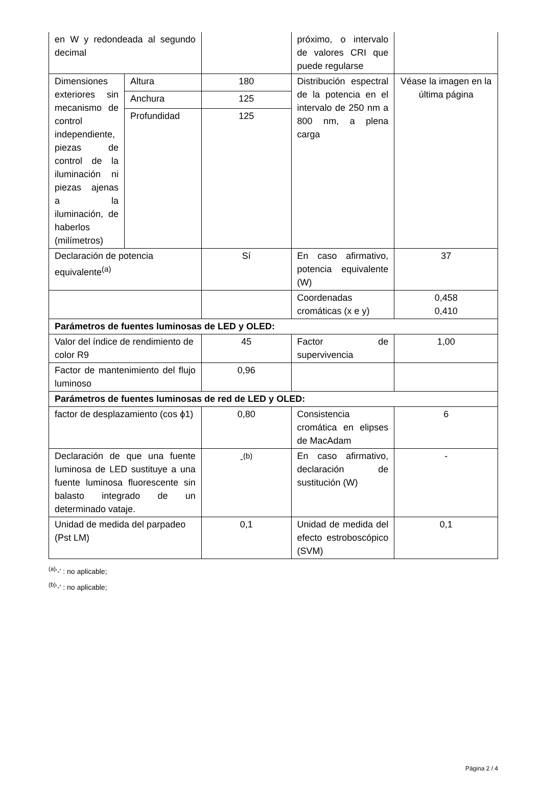| en W y redondeada al segundo decimal | | | próximo, o intervalo de valores CRI que puede regularse | |
| Dimensiones exteriores sin mecanismo de control independiente, piezas de control de la iluminación ni piezas ajenas a la iluminación, de haberlos (milímetros) | Altura | 180 | Distribución espectral de la potencia en el intervalo de 250 nm a 800 nm, a plena carga | Véase la imagen en la última página |
| | Anchura | 125 | | |
| | Profundidad | 125 | | |
| Declaración de potencia equivalente<sup>(a)</sup> | | Sí | En caso afirmativo, potencia equivalente (W) | 37 |
| | | | Coordenadas cromáticas (x e y) | 0,458 0,410 |
| Parámetros de fuentes luminosas de LED y OLED: | | | | |
| Valor del índice de rendimiento de color R9 | | 45 | Factor de supervivencia | 1,00 |
| Factor de mantenimiento del flujo luminoso | | 0,96 | | |
| Parámetros de fuentes luminosas de red de LED y OLED: | | | | |
| factor de desplazamiento (cos ϕ1) | | 0,80 | Consistencia cromática en elipses de MacAdam | 6 |
| Declaración de que una fuente luminosa de LED sustituye a una fuente luminosa fluorescente sin balasto integrado de un determinado vataje. | | -<sup>(b)</sup> | En caso afirmativo, declaración de sustitución (W) | - |
| Unidad de medida del parpadeo (Pst LM) | | 0,1 | Unidad de medida del efecto estroboscópico (SVM) | 0,1 |
<sup>(a)</sup> '-' : no aplicable;
<sup>(b)</sup> '-' : no aplicable;
Página 2 / 4